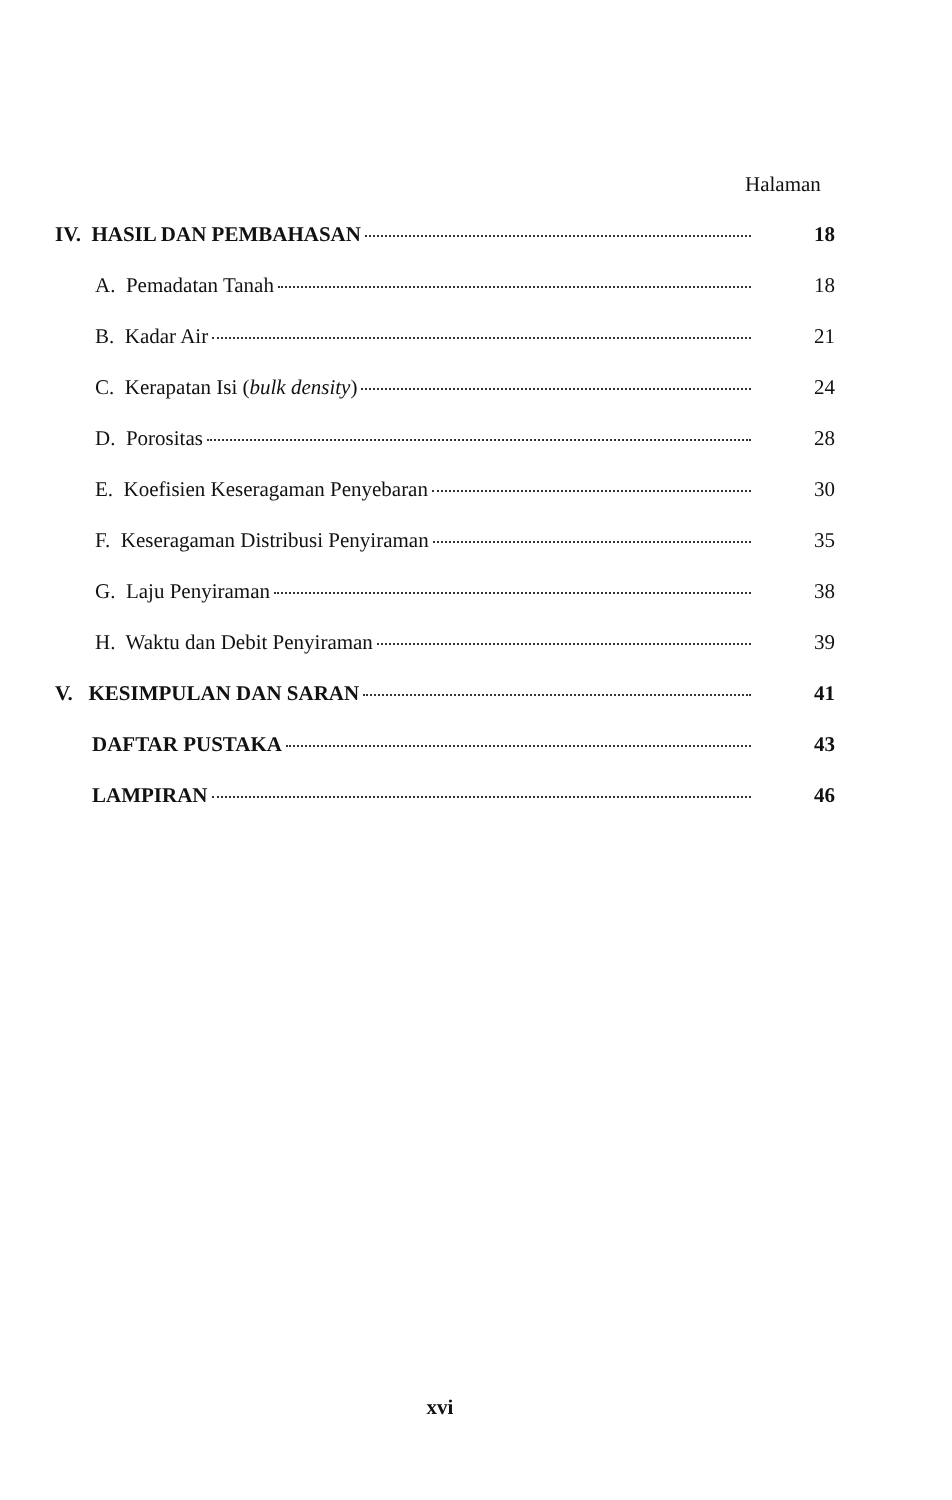Halaman
IV. HASIL DAN PEMBAHASAN 18
A. Pemadatan Tanah 18
B. Kadar Air 21
C. Kerapatan Isi (bulk density) 24
D. Porositas 28
E. Koefisien Keseragaman Penyebaran 30
F. Keseragaman Distribusi Penyiraman 35
G. Laju Penyiraman 38
H. Waktu dan Debit Penyiraman 39
V. KESIMPULAN DAN SARAN 41
DAFTAR PUSTAKA 43
LAMPIRAN 46
xvi